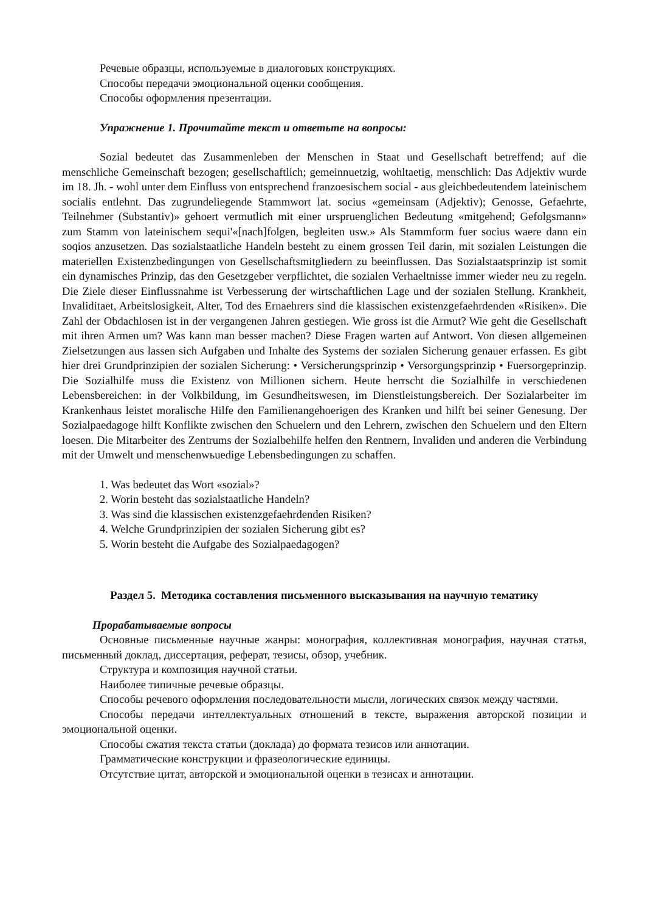Речевые образцы, используемые в диалоговых конструкциях.
Способы передачи эмоциональной оценки сообщения.
Способы оформления презентации.
Упражнение 1. Прочитайте текст и ответьте на вопросы:
Sozial bedeutet das Zusammenleben der Menschen in Staat und Gesellschaft betreffend; auf die menschliche Gemeinschaft bezogen; gesellschaftlich; gemeinnuetzig, wohltaetig, menschlich: Das Adjektiv wurde im 18. Jh. - wohl unter dem Einfluss von entsprechend franzoesischem social - aus gleichbedeutendem lateinischem socialis entlehnt. Das zugrundeliegende Stammwort lat. socius «gemeinsam (Adjektiv); Genosse, Gefaehrte, Teilnehmer (Substantiv)» gehoert vermutlich mit einer urspruenglichen Bedeutung «mitgehend; Gefolgsmann» zum Stamm von lateinischem sequi'«[nach]folgen, begleiten usw.» Als Stammform fuer socius waere dann ein soqios anzusetzen. Das sozialstaatliche Handeln besteht zu einem grossen Teil darin, mit sozialen Leistungen die materiellen Existenzbedingungen von Gesellschaftsmitgliedern zu beeinflussen. Das Sozialstaatsprinzip ist somit ein dynamisches Prinzip, das den Gesetzgeber verpflichtet, die sozialen Verhaeltnisse immer wieder neu zu regeln. Die Ziele dieser Einflussnahme ist Verbesserung der wirtschaftlichen Lage und der sozialen Stellung. Krankheit, Invaliditaet, Arbeitslosigkeit, Alter, Tod des Ernaehrers sind die klassischen existenzgefaehrdenden «Risiken». Die Zahl der Obdachlosen ist in der vergangenen Jahren gestiegen. Wie gross ist die Armut? Wie geht die Gesellschaft mit ihren Armen um? Was kann man besser machen? Diese Fragen warten auf Antwort. Von diesen allgemeinen Zielsetzungen aus lassen sich Aufgaben und Inhalte des Systems der sozialen Sicherung genauer erfassen. Es gibt hier drei Grundprinzipien der sozialen Sicherung: • Versicherungsprinzip • Versorgungsprinzip • Fuersorgeprinzip. Die Sozialhilfe muss die Existenz von Millionen sichern. Heute herrscht die Sozialhilfe in verschiedenen Lebensbereichen: in der Volkbildung, im Gesundheitswesen, im Dienstleistungsbereich. Der Sozialarbeiter im Krankenhaus leistet moralische Hilfe den Familienangehoerigen des Kranken und hilft bei seiner Genesung. Der Sozialpaedagoge hilft Konflikte zwischen den Schuelern und den Lehrern, zwischen den Schuelern und den Eltern loesen. Die Mitarbeiter des Zentrums der Sozialbehilfe helfen den Rentnern, Invaliden und anderen die Verbindung mit der Umwelt und menschenwьuedige Lebensbedingungen zu schaffen.
1. Was bedeutet das Wort «sozial»?
2. Worin besteht das sozialstaatliche Handeln?
3. Was sind die klassischen existenzgefaehrdenden Risiken?
4. Welche Grundprinzipien der sozialen Sicherung gibt es?
5. Worin besteht die Aufgabe des Sozialpaedagogen?
Раздел 5. Методика составления письменного высказывания на научную тематику
Прорабатываемые вопросы
Основные письменные научные жанры: монография, коллективная монография, научная статья, письменный доклад, диссертация, реферат, тезисы, обзор, учебник.
Структура и композиция научной статьи.
Наиболее типичные речевые образцы.
Способы речевого оформления последовательности мысли, логических связок между частями.
Способы передачи интеллектуальных отношений в тексте, выражения авторской позиции и эмоциональной оценки.
Способы сжатия текста статьи (доклада) до формата тезисов или аннотации.
Грамматические конструкции и фразеологические единицы.
Отсутствие цитат, авторской и эмоциональной оценки в тезисах и аннотации.